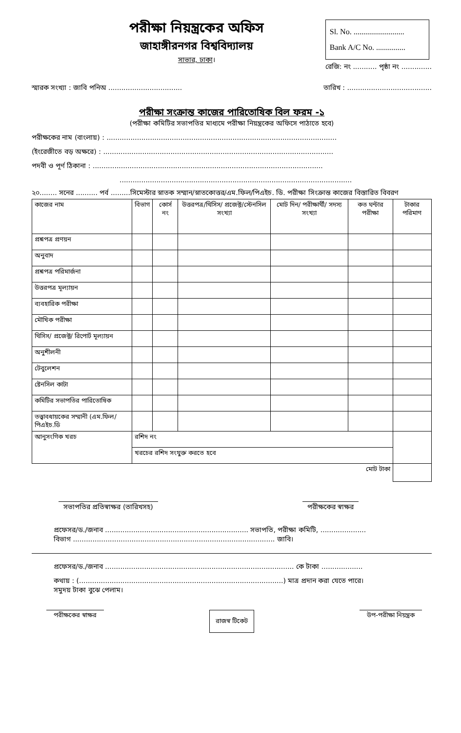পরীক্ষা নিয়ন্ত্রকের অফিস
জাহাঙ্গীরনগর বিশ্ববিদ্যালয়
সাভার, ঢাকা।
Sl. No. ..........................
Bank A/C No. ...............
রেজি: নং ........... পৃষ্ঠা নং ..............
স্মারক সংখ্যা : জাবি পনিঅ .................................. তারিখ : .......................................
পরীক্ষা সংক্রান্ত কাজের পারিতোষিক বিল ফরম -১
(পরীক্ষা কমিটির সভাপতির মাধ্যমে পরীক্ষা নিয়ন্ত্রকের অফিসে পাঠাতে হবে)
পরীক্ষকের নাম (বাংলায়) : ..........................................................................................................
(ইংরেজীতে বড় অক্ষরে) : ..........................................................................................................
পদবী ও পূর্ণ ঠিকানা : ..........................................................................................................
...........................................................................................................
২০........ সনের .......... পর্ব .........সিমেস্টার স্নাতক সম্মান/স্নাতকোত্তর/এম.ফিল/পিএইচ. ডি. পরীক্ষা সিংক্রান্ত কাজের বিস্তারিত বিবরণ
| কাজের নাম | বিভাগ | কোর্স নং | উত্তরপত্র/থিসিস/ প্রজেক্ট/স্টেনসিল সংখ্যা | মোট দিন/ পরীক্ষার্থী/ সদস্য সংখ্যা | কত ঘন্টার পরীক্ষা | টাকার পরিমাণ |
| --- | --- | --- | --- | --- | --- | --- |
| প্রশ্নপত্র প্রণয়ন | | | | | | |
| অনুবাদ | | | | | | |
| প্রশ্নপত্র পরিমার্জনা | | | | | | |
| উত্তরপত্র মূল্যায়ন | | | | | | |
| ব্যবহারিক পরীক্ষা | | | | | | |
| মৌখিক পরীক্ষা | | | | | | |
| থিসিস/ প্রজেক্ট/ রিপোর্ট মূল্যায়ন | | | | | | |
| অনুশীলনী | | | | | | |
| টেবুলেশন | | | | | | |
| ষ্টেনসিল কাটা | | | | | | |
| কমিটির সভাপতির পারিতোষিক | | | | | | |
| তত্ত্বাবধায়কের সম্মানী (এম.ফিল/পিএইচ.ডি | | | | | | |
| আনুসংগিক খরচ | রশিদ নং | | | | | |
| | খরচের রশিদ সংযুক্ত করতে হবে | | | | | |
| মোট টাকা | | | | | | |
সভাপতির প্রতিস্বাক্ষর (তারিখসহ) পরীক্ষকের স্বাক্ষর
প্রফেসর/ড./জনাব .................................................................. সভাপতি, পরীক্ষা কমিটি, .....................
বিভাগ ............................................................................................. জাবি।
প্রফেসর/ড./জনাব ....................................................................................... কে টাকা ...................
কথায় : (..............................................................................................) মাত্র প্রদান করা যেতে পারে।
সমুদয় টাকা বুঝে পেলাম।
পরীক্ষকের স্বাক্ষর রাজস্ব টিকেট উপ-পরীক্ষা নিয়ন্ত্রক